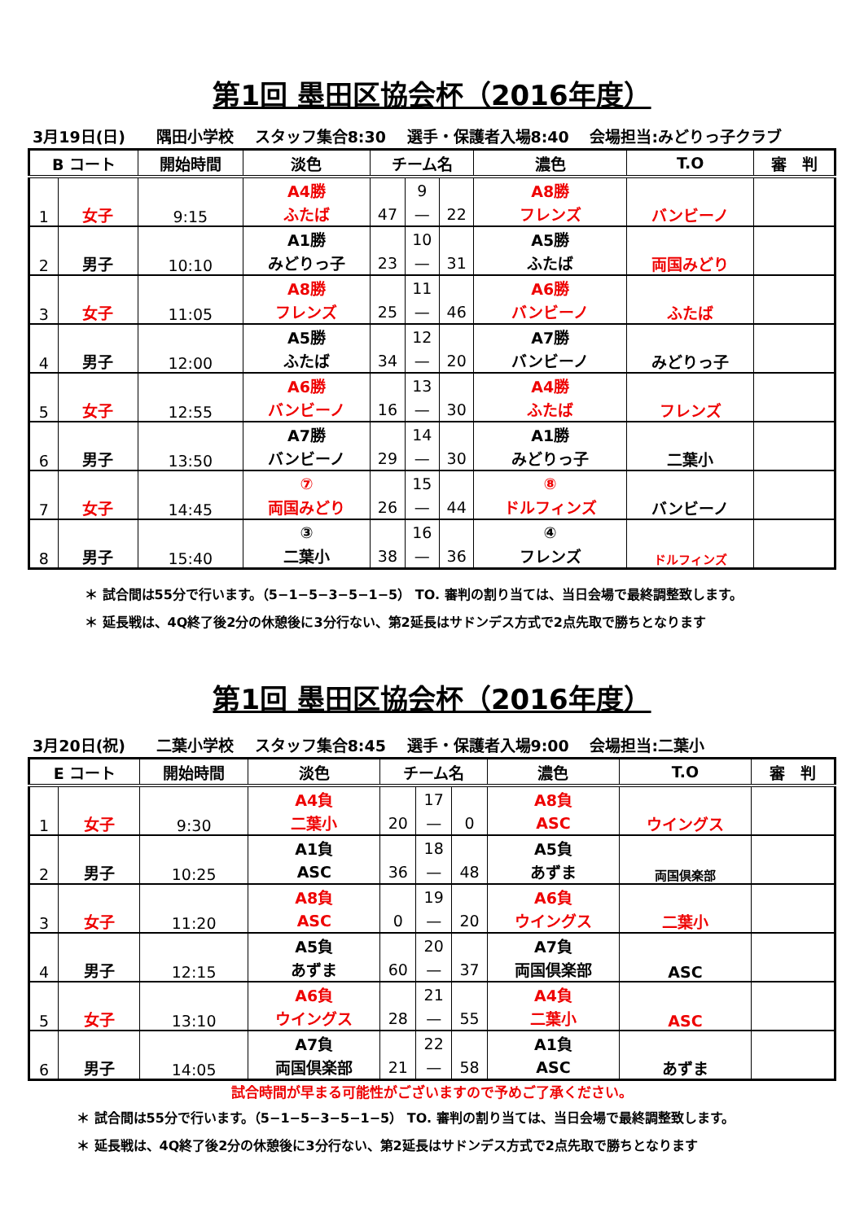第1回 墨田区協会杯（2016年度）
3月19日(日)　　隅田小学校　 スタッフ集合8:30　 選手・保護者入場8:40　 会場担当:みどりっ子クラブ
| B コート | | 開始時間 | 淡色 | チーム名 | | | 濃色 | T.O | 審 判 |
| --- | --- | --- | --- | --- | --- | --- | --- | --- | --- |
| 1 | 女子 | 9:15 | A4勝 | | 9 | | A8勝 | バンビーノ | |
| | | | ふたば | 47 | — | 22 | フレンズ | | |
| 2 | 男子 | 10:10 | A1勝 | | 10 | | A5勝 | 両国みどり | |
| | | | みどりっ子 | 23 | — | 31 | ふたば | | |
| 3 | 女子 | 11:05 | A8勝 | | 11 | | A6勝 | ふたば | |
| | | | フレンズ | 25 | — | 46 | バンビーノ | | |
| 4 | 男子 | 12:00 | A5勝 | | 12 | | A7勝 | みどりっ子 | |
| | | | ふたば | 34 | — | 20 | バンビーノ | | |
| 5 | 女子 | 12:55 | A6勝 | | 13 | | A4勝 | フレンズ | |
| | | | バンビーノ | 16 | — | 30 | ふたば | | |
| 6 | 男子 | 13:50 | A7勝 | | 14 | | A1勝 | 二葉小 | |
| | | | バンビーノ | 29 | — | 30 | みどりっ子 | | |
| 7 | 女子 | 14:45 | ⑦ | | 15 | | ⑧ | バンビーノ | |
| | | | 両国みどり | 26 | — | 44 | ドルフィンズ | | |
| 8 | 男子 | 15:40 | ③ | | 16 | | ④ | ドルフィンズ | |
| | | | 二葉小 | 38 | — | 36 | フレンズ | | |
＊ 試合間は55分で行います。（5−1−5−3−5−1−5） TO. 審判の割り当ては、当日会場で最終調整致します。
＊ 延長戦は、4Q終了後2分の休憩後に3分行ない、第2延長はサドンデス方式で2点先取で勝ちとなります
第1回 墨田区協会杯（2016年度）
3月20日(祝)　　二葉小学校　 スタッフ集合8:45　 選手・保護者入場9:00　 会場担当:二葉小
| E コート | | 開始時間 | 淡色 | チーム名 | | | 濃色 | T.O | 審 判 |
| --- | --- | --- | --- | --- | --- | --- | --- | --- | --- |
| 1 | 女子 | 9:30 | A4負 | | 17 | | A8負 | ウイングス | |
| | | | 二葉小 | 20 | — | 0 | ASC | | |
| 2 | 男子 | 10:25 | A1負 | | 18 | | A5負 | 両国倶楽部 | |
| | | | ASC | 36 | — | 48 | あずま | | |
| 3 | 女子 | 11:20 | A8負 | | 19 | | A6負 | 二葉小 | |
| | | | ASC | 0 | — | 20 | ウイングス | | |
| 4 | 男子 | 12:15 | A5負 | | 20 | | A7負 | ASC | |
| | | | あずま | 60 | — | 37 | 両国倶楽部 | | |
| 5 | 女子 | 13:10 | A6負 | | 21 | | A4負 | ASC | |
| | | | ウイングス | 28 | — | 55 | 二葉小 | | |
| 6 | 男子 | 14:05 | A7負 | | 22 | | A1負 | あずま | |
| | | | 両国倶楽部 | 21 | — | 58 | ASC | | |
試合時間が早まる可能性がございますので予めご了承ください。
＊ 試合間は55分で行います。（5−1−5−3−5−1−5） TO. 審判の割り当ては、当日会場で最終調整致します。
＊ 延長戦は、4Q終了後2分の休憩後に3分行ない、第2延長はサドンデス方式で2点先取で勝ちとなります